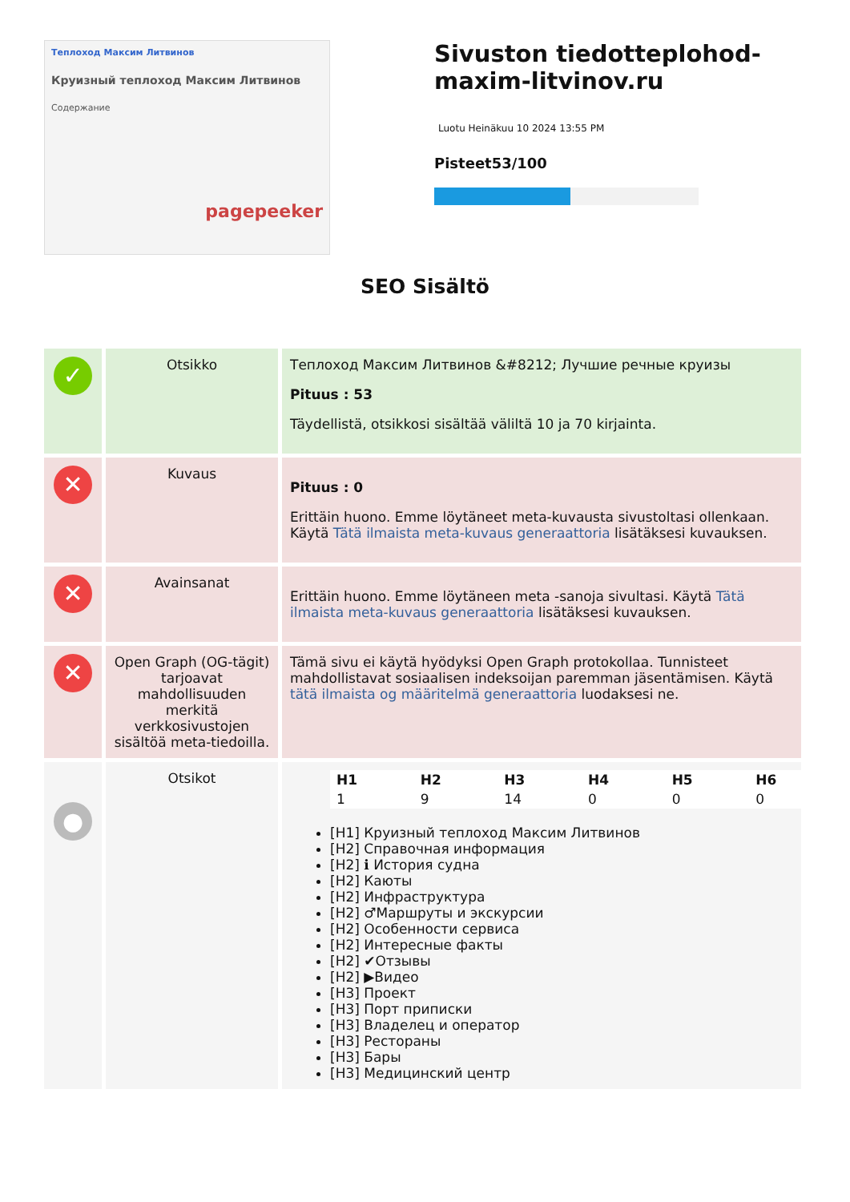Теплоход Максим Литвинов
Круизный теплоход Максим Литвинов
Содержание
pagepeeker
Sivuston tiedotteplohod-maxim-litvinov.ru
Luotu Heinäkuu 10 2024 13:55 PM
Pisteet53/100
SEO Sisältö
| ✓ | Otsikko | Теплоход Максим Литвинов &#8212; Лучшие речные круизы Pituus : 53 Täydellistä, otsikkosi sisältää väliltä 10 ja 70 kirjainta. |
| ✕ | Kuvaus | Pituus : 0 Erittäin huono. Emme löytäneet meta-kuvausta sivustoltasi ollenkaan. Käytä Tätä ilmaista meta-kuvaus generaattoria lisätäksesi kuvauksen. |
| ✕ | Avainsanat | Erittäin huono. Emme löytäneen meta -sanoja sivultasi. Käytä Tätä ilmaista meta-kuvaus generaattoria lisätäksesi kuvauksen. |
| ✕ | Open Graph (OG-tägit) tarjoavat mahdollisuuden merkitä verkkosivustojen sisältöä meta-tiedoilla. | Tämä sivu ei käytä hyödyksi Open Graph protokollaa. Tunnisteet mahdollistavat sosiaalisen indeksoijan paremman jäsentämisen. Käytä tätä ilmaista og määritelmä generaattoria luodaksesi ne. |
| ● | Otsikot | / H1 / H2 / H3 / H4 / H5 / H6 / / 1 / 9 / 14 / 0 / 0 / 0 / [H1] Круизный теплоход Максим Литвинов [H2] Справочная информация [H2] ℹ История судна [H2] Каюты [H2] Инфраструктура [H2] ♂Маршруты и экскурсии [H2] Особенности сервиса [H2] Интересные факты [H2] ✔Отзывы [H2] ▶Видео [H3] Проект [H3] Порт приписки [H3] Владелец и оператор [H3] Рестораны [H3] Бары [H3] Медицинский центр |